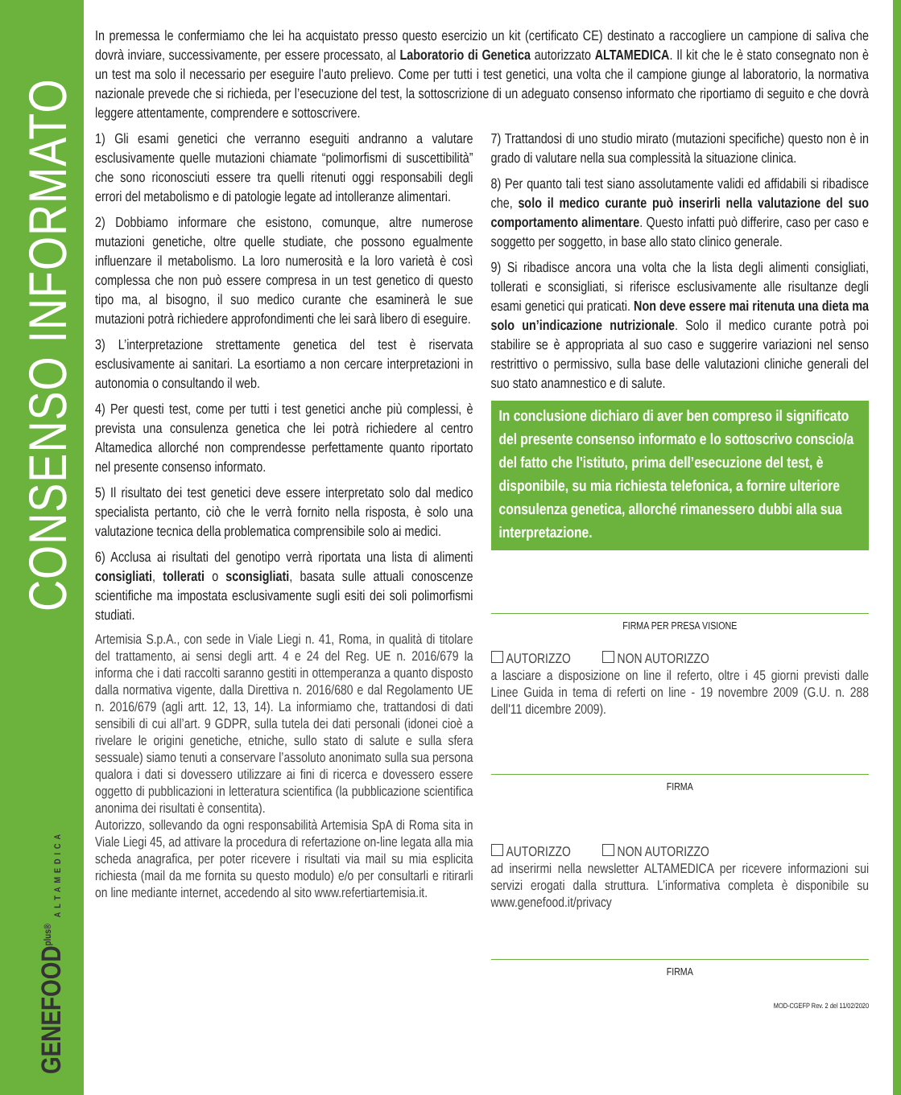CONSENSO INFORMATO
GENEFOOD<sup>plus®</sup> ALTAMEDICA
In premessa le confermiamo che lei ha acquistato presso questo esercizio un kit (certificato CE) destinato a raccogliere un campione di saliva che dovrà inviare, successivamente, per essere processato, al Laboratorio di Genetica autorizzato ALTAMEDICA. Il kit che le è stato consegnato non è un test ma solo il necessario per eseguire l’auto prelievo. Come per tutti i test genetici, una volta che il campione giunge al laboratorio, la normativa nazionale prevede che si richieda, per l’esecuzione del test, la sottoscrizione di un adeguato consenso informato che riportiamo di seguito e che dovrà leggere attentamente, comprendere e sottoscrivere.
1) Gli esami genetici che verranno eseguiti andranno a valutare esclusivamente quelle mutazioni chiamate “polimorfismi di suscettibilità” che sono riconosciuti essere tra quelli ritenuti oggi responsabili degli errori del metabolismo e di patologie legate ad intolleranze alimentari.
2) Dobbiamo informare che esistono, comunque, altre numerose mutazioni genetiche, oltre quelle studiate, che possono egualmente influenzare il metabolismo. La loro numerosità e la loro varietà è così complessa che non può essere compresa in un test genetico di questo tipo ma, al bisogno, il suo medico curante che esaminerà le sue mutazioni potrà richiedere approfondimenti che lei sarà libero di eseguire.
3) L’interpretazione strettamente genetica del test è riservata esclusivamente ai sanitari. La esortiamo a non cercare interpretazioni in autonomia o consultando il web.
4) Per questi test, come per tutti i test genetici anche più complessi, è prevista una consulenza genetica che lei potrà richiedere al centro Altamedica allorché non comprendesse perfettamente quanto riportato nel presente consenso informato.
5) Il risultato dei test genetici deve essere interpretato solo dal medico specialista pertanto, ciò che le verrà fornito nella risposta, è solo una valutazione tecnica della problematica comprensibile solo ai medici.
6) Acclusa ai risultati del genotipo verrà riportata una lista di alimenti consigliati, tollerati o sconsigliati, basata sulle attuali conoscenze scientifiche ma impostata esclusivamente sugli esiti dei soli polimorfismi studiati.
Artemisia S.p.A., con sede in Viale Liegi n. 41, Roma, in qualità di titolare del trattamento, ai sensi degli artt. 4 e 24 del Reg. UE n. 2016/679 la informa che i dati raccolti saranno gestiti in ottemperanza a quanto disposto dalla normativa vigente, dalla Direttiva n. 2016/680 e dal Regolamento UE n. 2016/679 (agli artt. 12, 13, 14). La informiamo che, trattandosi di dati sensibili di cui all’art. 9 GDPR, sulla tutela dei dati personali (idonei cioè a rivelare le origini genetiche, etniche, sullo stato di salute e sulla sfera sessuale) siamo tenuti a conservare l’assoluto anonimato sulla sua persona qualora i dati si dovessero utilizzare ai fini di ricerca e dovessero essere oggetto di pubblicazioni in letteratura scientifica (la pubblicazione scientifica anonima dei risultati è consentita).
Autorizzo, sollevando da ogni responsabilità Artemisia SpA di Roma sita in Viale Liegi 45, ad attivare la procedura di refertazione on-line legata alla mia scheda anagrafica, per poter ricevere i risultati via mail su mia esplicita richiesta (mail da me fornita su questo modulo) e/o per consultarli e ritirarli on line mediante internet, accedendo al sito www.refertiartemisia.it.
7) Trattandosi di uno studio mirato (mutazioni specifiche) questo non è in grado di valutare nella sua complessità la situazione clinica.
8) Per quanto tali test siano assolutamente validi ed affidabili si ribadisce che, solo il medico curante può inserirli nella valutazione del suo comportamento alimentare. Questo infatti può differire, caso per caso e soggetto per soggetto, in base allo stato clinico generale.
9) Si ribadisce ancora una volta che la lista degli alimenti consigliati, tollerati e sconsigliati, si riferisce esclusivamente alle risultanze degli esami genetici qui praticati. Non deve essere mai ritenuta una dieta ma solo un’indicazione nutrizionale. Solo il medico curante potrà poi stabilire se è appropriata al suo caso e suggerire variazioni nel senso restrittivo o permissivo, sulla base delle valutazioni cliniche generali del suo stato anamnestico e di salute.
In conclusione dichiaro di aver ben compreso il significato del presente consenso informato e lo sottoscrivo conscio/a del fatto che l'istituto, prima dell’esecuzione del test, è disponibile, su mia richiesta telefonica, a fornire ulteriore consulenza genetica, allorché rimanessero dubbi alla sua interpretazione.
FIRMA PER PRESA VISIONE
AUTORIZZO NON AUTORIZZO
a lasciare a disposizione on line il referto, oltre i 45 giorni previsti dalle Linee Guida in tema di referti on line - 19 novembre 2009 (G.U. n. 288 dell'11 dicembre 2009).
FIRMA
AUTORIZZO NON AUTORIZZO
ad inserirmi nella newsletter ALTAMEDICA per ricevere informazioni sui servizi erogati dalla struttura. L’informativa completa è disponibile su www.genefood.it/privacy
FIRMA
MOD-CGEFP Rev. 2 del 11/02/2020